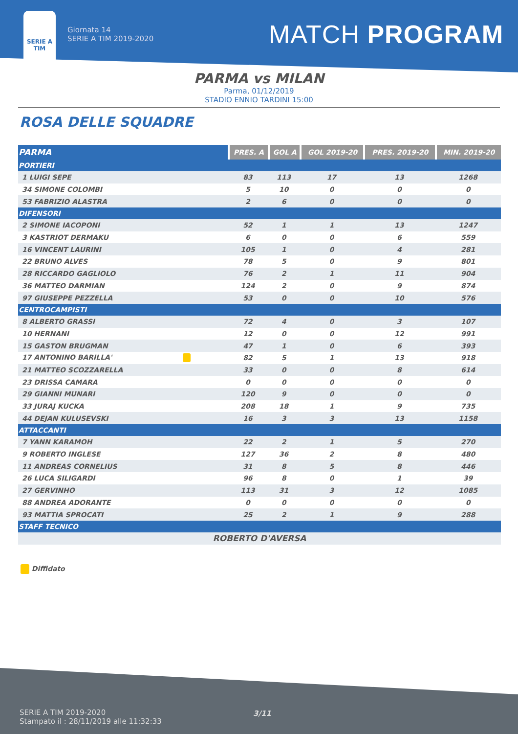SERIE A
TIM
Giornata 14
SERIE A TIM 2019-2020
MATCH PROGRAM
PARMA vs MILAN
Parma, 01/12/2019
STADIO ENNIO TARDINI 15:00
ROSA DELLE SQUADRE
| PARMA | PRES. A | GOL A | GOL 2019-20 | PRES. 2019-20 | MIN. 2019-20 |
| --- | --- | --- | --- | --- | --- |
| PORTIERI | | | | | |
| 1 LUIGI SEPE | 83 | 113 | 17 | 13 | 1268 |
| 34 SIMONE COLOMBI | 5 | 10 | 0 | 0 | 0 |
| 53 FABRIZIO ALASTRA | 2 | 6 | 0 | 0 | 0 |
| DIFENSORI | | | | | |
| 2 SIMONE IACOPONI | 52 | 1 | 1 | 13 | 1247 |
| 3 KASTRIOT DERMAKU | 6 | 0 | 0 | 6 | 559 |
| 16 VINCENT LAURINI | 105 | 1 | 0 | 4 | 281 |
| 22 BRUNO ALVES | 78 | 5 | 0 | 9 | 801 |
| 28 RICCARDO GAGLIOLO | 76 | 2 | 1 | 11 | 904 |
| 36 MATTEO DARMIAN | 124 | 2 | 0 | 9 | 874 |
| 97 GIUSEPPE PEZZELLA | 53 | 0 | 0 | 10 | 576 |
| CENTROCAMPISTI | | | | | |
| 8 ALBERTO GRASSI | 72 | 4 | 0 | 3 | 107 |
| 10 HERNANI | 12 | 0 | 0 | 12 | 991 |
| 15 GASTON BRUGMAN | 47 | 1 | 0 | 6 | 393 |
| 17 ANTONINO BARILLA' | 82 | 5 | 1 | 13 | 918 |
| 21 MATTEO SCOZZARELLA | 33 | 0 | 0 | 8 | 614 |
| 23 DRISSA CAMARA | 0 | 0 | 0 | 0 | 0 |
| 29 GIANNI MUNARI | 120 | 9 | 0 | 0 | 0 |
| 33 JURAJ KUCKA | 208 | 18 | 1 | 9 | 735 |
| 44 DEJAN KULUSEVSKI | 16 | 3 | 3 | 13 | 1158 |
| ATTACCANTI | | | | | |
| 7 YANN KARAMOH | 22 | 2 | 1 | 5 | 270 |
| 9 ROBERTO INGLESE | 127 | 36 | 2 | 8 | 480 |
| 11 ANDREAS CORNELIUS | 31 | 8 | 5 | 8 | 446 |
| 26 LUCA SILIGARDI | 96 | 8 | 0 | 1 | 39 |
| 27 GERVINHO | 113 | 31 | 3 | 12 | 1085 |
| 88 ANDREA ADORANTE | 0 | 0 | 0 | 0 | 0 |
| 93 MATTIA SPROCATI | 25 | 2 | 1 | 9 | 288 |
| STAFF TECNICO | | | | | |
| ROBERTO D'AVERSA | | | | | |
Diffidato
SERIE A TIM 2019-2020
Stampato il : 28/11/2019 alle 11:32:33
3/11